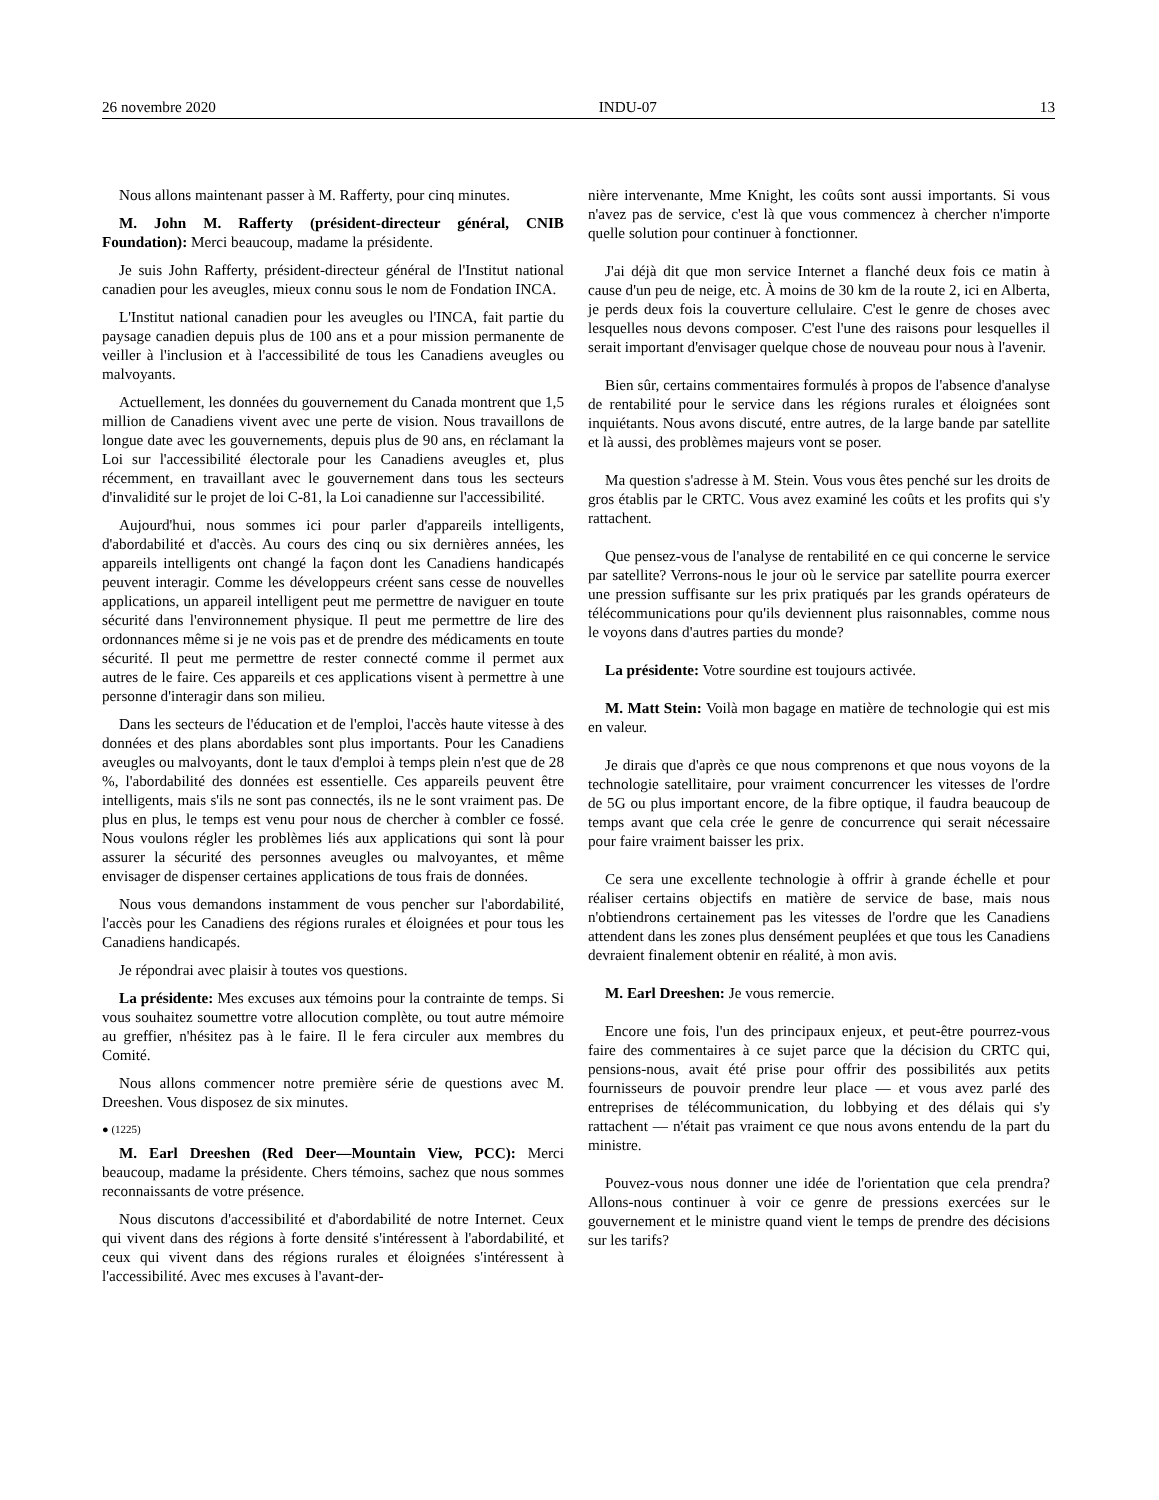26 novembre 2020 INDU-07 13
Nous allons maintenant passer à M. Rafferty, pour cinq minutes.
M. John M. Rafferty (président-directeur général, CNIB Foundation): Merci beaucoup, madame la présidente.
Je suis John Rafferty, président-directeur général de l'Institut national canadien pour les aveugles, mieux connu sous le nom de Fondation INCA.
L'Institut national canadien pour les aveugles ou l'INCA, fait partie du paysage canadien depuis plus de 100 ans et a pour mission permanente de veiller à l'inclusion et à l'accessibilité de tous les Canadiens aveugles ou malvoyants.
Actuellement, les données du gouvernement du Canada montrent que 1,5 million de Canadiens vivent avec une perte de vision. Nous travaillons de longue date avec les gouvernements, depuis plus de 90 ans, en réclamant la Loi sur l'accessibilité électorale pour les Canadiens aveugles et, plus récemment, en travaillant avec le gouvernement dans tous les secteurs d'invalidité sur le projet de loi C-81, la Loi canadienne sur l'accessibilité.
Aujourd'hui, nous sommes ici pour parler d'appareils intelligents, d'abordabilité et d'accès. Au cours des cinq ou six dernières années, les appareils intelligents ont changé la façon dont les Canadiens handicapés peuvent interagir. Comme les développeurs créent sans cesse de nouvelles applications, un appareil intelligent peut me permettre de naviguer en toute sécurité dans l'environnement physique. Il peut me permettre de lire des ordonnances même si je ne vois pas et de prendre des médicaments en toute sécurité. Il peut me permettre de rester connecté comme il permet aux autres de le faire. Ces appareils et ces applications visent à permettre à une personne d'interagir dans son milieu.
Dans les secteurs de l'éducation et de l'emploi, l'accès haute vitesse à des données et des plans abordables sont plus importants. Pour les Canadiens aveugles ou malvoyants, dont le taux d'emploi à temps plein n'est que de 28 %, l'abordabilité des données est essentielle. Ces appareils peuvent être intelligents, mais s'ils ne sont pas connectés, ils ne le sont vraiment pas. De plus en plus, le temps est venu pour nous de chercher à combler ce fossé. Nous voulons régler les problèmes liés aux applications qui sont là pour assurer la sécurité des personnes aveugles ou malvoyantes, et même envisager de dispenser certaines applications de tous frais de données.
Nous vous demandons instamment de vous pencher sur l'abordabilité, l'accès pour les Canadiens des régions rurales et éloignées et pour tous les Canadiens handicapés.
Je répondrai avec plaisir à toutes vos questions.
La présidente: Mes excuses aux témoins pour la contrainte de temps. Si vous souhaitez soumettre votre allocution complète, ou tout autre mémoire au greffier, n'hésitez pas à le faire. Il le fera circuler aux membres du Comité.
Nous allons commencer notre première série de questions avec M. Dreeshen. Vous disposez de six minutes.
● (1225)
M. Earl Dreeshen (Red Deer—Mountain View, PCC): Merci beaucoup, madame la présidente. Chers témoins, sachez que nous sommes reconnaissants de votre présence.
Nous discutons d'accessibilité et d'abordabilité de notre Internet. Ceux qui vivent dans des régions à forte densité s'intéressent à l'abordabilité, et ceux qui vivent dans des régions rurales et éloignées s'intéressent à l'accessibilité. Avec mes excuses à l'avant-der-
nière intervenante, Mme Knight, les coûts sont aussi importants. Si vous n'avez pas de service, c'est là que vous commencez à chercher n'importe quelle solution pour continuer à fonctionner.
J'ai déjà dit que mon service Internet a flanché deux fois ce matin à cause d'un peu de neige, etc. À moins de 30 km de la route 2, ici en Alberta, je perds deux fois la couverture cellulaire. C'est le genre de choses avec lesquelles nous devons composer. C'est l'une des raisons pour lesquelles il serait important d'envisager quelque chose de nouveau pour nous à l'avenir.
Bien sûr, certains commentaires formulés à propos de l'absence d'analyse de rentabilité pour le service dans les régions rurales et éloignées sont inquiétants. Nous avons discuté, entre autres, de la large bande par satellite et là aussi, des problèmes majeurs vont se poser.
Ma question s'adresse à M. Stein. Vous vous êtes penché sur les droits de gros établis par le CRTC. Vous avez examiné les coûts et les profits qui s'y rattachent.
Que pensez-vous de l'analyse de rentabilité en ce qui concerne le service par satellite? Verrons-nous le jour où le service par satellite pourra exercer une pression suffisante sur les prix pratiqués par les grands opérateurs de télécommunications pour qu'ils deviennent plus raisonnables, comme nous le voyons dans d'autres parties du monde?
La présidente: Votre sourdine est toujours activée.
M. Matt Stein: Voilà mon bagage en matière de technologie qui est mis en valeur.
Je dirais que d'après ce que nous comprenons et que nous voyons de la technologie satellitaire, pour vraiment concurrencer les vitesses de l'ordre de 5G ou plus important encore, de la fibre optique, il faudra beaucoup de temps avant que cela crée le genre de concurrence qui serait nécessaire pour faire vraiment baisser les prix.
Ce sera une excellente technologie à offrir à grande échelle et pour réaliser certains objectifs en matière de service de base, mais nous n'obtiendrons certainement pas les vitesses de l'ordre que les Canadiens attendent dans les zones plus densément peuplées et que tous les Canadiens devraient finalement obtenir en réalité, à mon avis.
M. Earl Dreeshen: Je vous remercie.
Encore une fois, l'un des principaux enjeux, et peut-être pourrez-vous faire des commentaires à ce sujet parce que la décision du CRTC qui, pensions-nous, avait été prise pour offrir des possibilités aux petits fournisseurs de pouvoir prendre leur place — et vous avez parlé des entreprises de télécommunication, du lobbying et des délais qui s'y rattachent — n'était pas vraiment ce que nous avons entendu de la part du ministre.
Pouvez-vous nous donner une idée de l'orientation que cela prendra? Allons-nous continuer à voir ce genre de pressions exercées sur le gouvernement et le ministre quand vient le temps de prendre des décisions sur les tarifs?